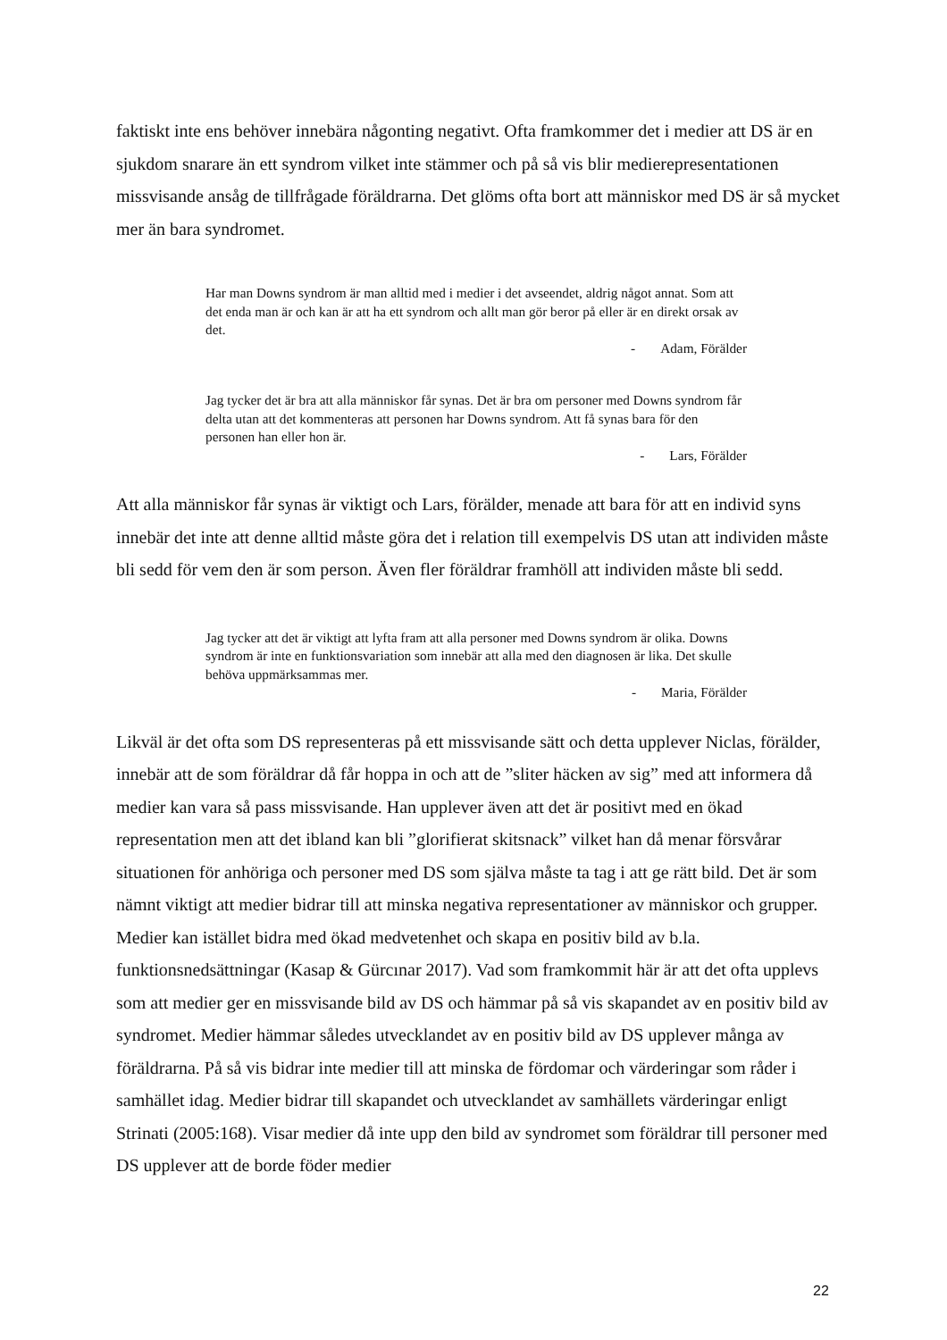faktiskt inte ens behöver innebära någonting negativt. Ofta framkommer det i medier att DS är en sjukdom snarare än ett syndrom vilket inte stämmer och på så vis blir medierepresentationen missvisande ansåg de tillfrågade föräldrarna. Det glöms ofta bort att människor med DS är så mycket mer än bara syndromet.
Har man Downs syndrom är man alltid med i medier i det avseendet, aldrig något annat. Som att det enda man är och kan är att ha ett syndrom och allt man gör beror på eller är en direkt orsak av det.
- Adam, Förälder
Jag tycker det är bra att alla människor får synas. Det är bra om personer med Downs syndrom får delta utan att det kommenteras att personen har Downs syndrom. Att få synas bara för den personen han eller hon är.
- Lars, Förälder
Att alla människor får synas är viktigt och Lars, förälder, menade att bara för att en individ syns innebär det inte att denne alltid måste göra det i relation till exempelvis DS utan att individen måste bli sedd för vem den är som person. Även fler föräldrar framhöll att individen måste bli sedd.
Jag tycker att det är viktigt att lyfta fram att alla personer med Downs syndrom är olika. Downs syndrom är inte en funktionsvariation som innebär att alla med den diagnosen är lika. Det skulle behöva uppmärksammas mer.
- Maria, Förälder
Likväl är det ofta som DS representeras på ett missvisande sätt och detta upplever Niclas, förälder, innebär att de som föräldrar då får hoppa in och att de ”sliter häcken av sig” med att informera då medier kan vara så pass missvisande. Han upplever även att det är positivt med en ökad representation men att det ibland kan bli ”glorifierat skitsnack” vilket han då menar försvårar situationen för anhöriga och personer med DS som själva måste ta tag i att ge rätt bild. Det är som nämnt viktigt att medier bidrar till att minska negativa representationer av människor och grupper. Medier kan istället bidra med ökad medvetenhet och skapa en positiv bild av b.la. funktionsnedsättningar (Kasap & Gürcınar 2017). Vad som framkommit här är att det ofta upplevs som att medier ger en missvisande bild av DS och hämmar på så vis skapandet av en positiv bild av syndromet. Medier hämmar således utvecklandet av en positiv bild av DS upplever många av föräldrarna. På så vis bidrar inte medier till att minska de fördomar och värderingar som råder i samhället idag. Medier bidrar till skapandet och utvecklandet av samhällets värderingar enligt Strinati (2005:168). Visar medier då inte upp den bild av syndromet som föräldrar till personer med DS upplever att de borde föder medier
22